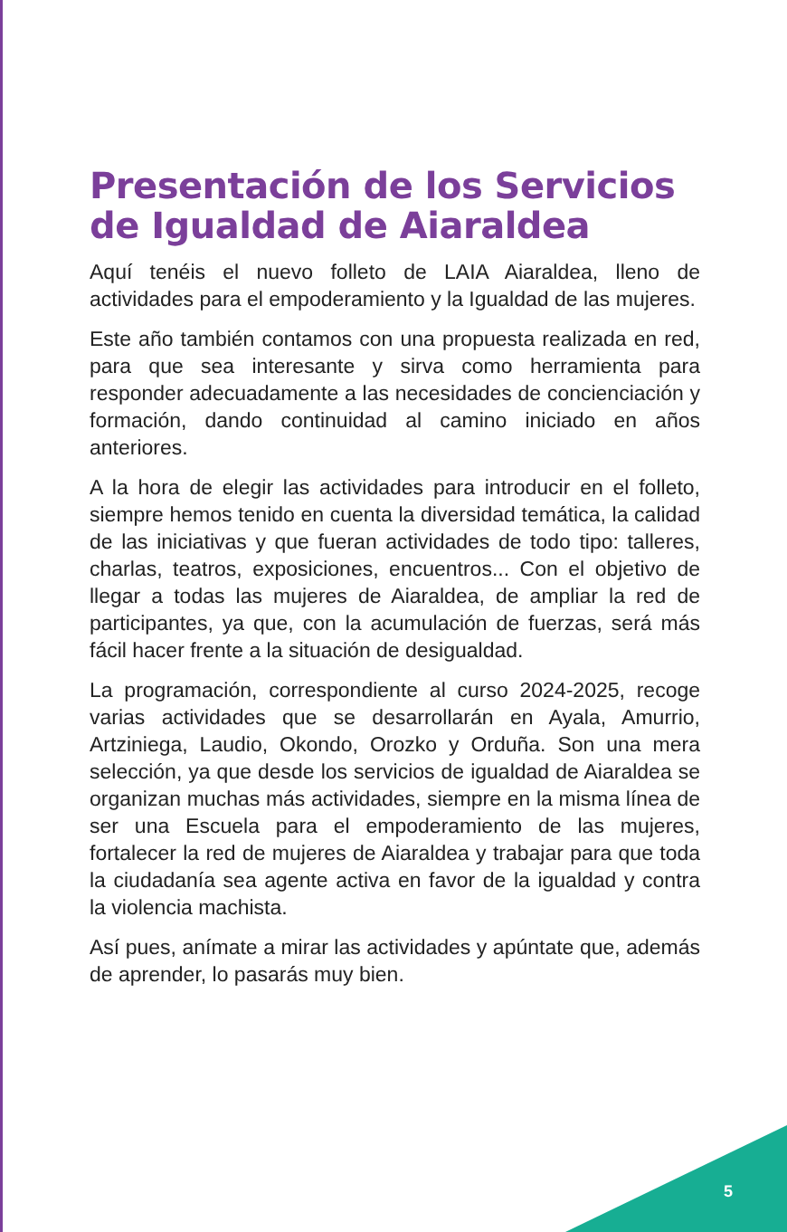Presentación de los Servicios de Igualdad de Aiaraldea
Aquí tenéis el nuevo folleto de LAIA Aiaraldea, lleno de actividades para el empoderamiento y la Igualdad de las mujeres.
Este año también contamos con una propuesta realizada en red, para que sea interesante y sirva como herramienta para responder adecuadamente a las necesidades de concienciación y formación, dando continuidad al camino iniciado en años anteriores.
A la hora de elegir las actividades para introducir en el folleto, siempre hemos tenido en cuenta la diversidad temática, la calidad de las iniciativas y que fueran actividades de todo tipo: talleres, charlas, teatros, exposiciones, encuentros... Con el objetivo de llegar a todas las mujeres de Aiaraldea, de ampliar la red de participantes, ya que, con la acumulación de fuerzas, será más fácil hacer frente a la situación de desigualdad.
La programación, correspondiente al curso 2024-2025, recoge varias actividades que se desarrollarán en Ayala, Amurrio, Artziniega, Laudio, Okondo, Orozko y Orduña. Son una mera selección, ya que desde los servicios de igualdad de Aiaraldea se organizan muchas más actividades, siempre en la misma línea de ser una Escuela para el empoderamiento de las mujeres, fortalecer la red de mujeres de Aiaraldea y trabajar para que toda la ciudadanía sea agente activa en favor de la igualdad y contra la violencia machista.
Así pues, anímate a mirar las actividades y apúntate que, además de aprender, lo pasarás muy bien.
5